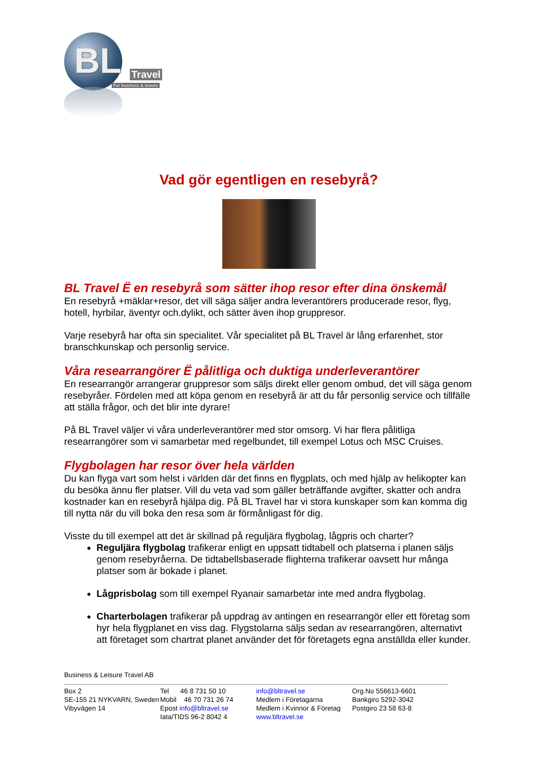BL Travel
For business & leisure
Vad gör egentligen en resebyrå?
BL Travel Ë en resebyrå som sätter ihop resor efter dina önskemål
En resebyrå +mäklar+resor, det vill säga säljer andra leverantörers producerade resor, flyg, hotell, hyrbilar, äventyr och.dylikt, och sätter även ihop gruppresor.
Varje resebyrå har ofta sin specialitet. Vår specialitet på BL Travel är lång erfarenhet, stor branschkunskap och personlig service.
Våra researrangörer Ë pålitliga och duktiga underleverantörer
En researrangör arrangerar gruppresor som säljs direkt eller genom ombud, det vill säga genom resebyråer. Fördelen med att köpa genom en resebyrå är att du får personlig service och tillfälle att ställa frågor, och det blir inte dyrare!
På BL Travel väljer vi våra underleverantörer med stor omsorg. Vi har flera pålitliga researrangörer som vi samarbetar med regelbundet, till exempel Lotus och MSC Cruises.
Flygbolagen har resor över hela världen
Du kan flyga vart som helst i världen där det finns en flygplats, och med hjälp av helikopter kan du besöka ännu fler platser. Vill du veta vad som gäller beträffande avgifter, skatter och andra kostnader kan en resebyrå hjälpa dig. På BL Travel har vi stora kunskaper som kan komma dig till nytta när du vill boka den resa som är förmånligast för dig.
Visste du till exempel att det är skillnad på reguljära flygbolag, lågpris och charter?
Reguljära flygbolag trafikerar enligt en uppsatt tidtabell och platserna i planen säljs genom resebyråerna. De tidtabellsbaserade flighterna trafikerar oavsett hur många platser som är bokade i planet.
Lågprisbolag som till exempel Ryanair samarbetar inte med andra flygbolag.
Charterbolagen trafikerar på uppdrag av antingen en researrangör eller ett företag som hyr hela flygplanet en viss dag. Flygstolarna säljs sedan av researrangören, alternativt att företaget som chartrat planet använder det för företagets egna anställda eller kunder.
Business & Leisure Travel AB
Box 2
SE-155 21 NYKVARN, Sweden
Vibyvägen 14
Tel 46 8 731 50 10
Mobil 46 70 731 26 74
Epost info@bltravel.se
Iata/TIDS 96-2 8042 4
info@bltravel.se
Medlem i Företagarna
Medlem i Kvinnor & Företag
www.bltravel.se
Org.No 556613-6601
Bankgiro 5292-3042
Postgiro 23 58 63-8